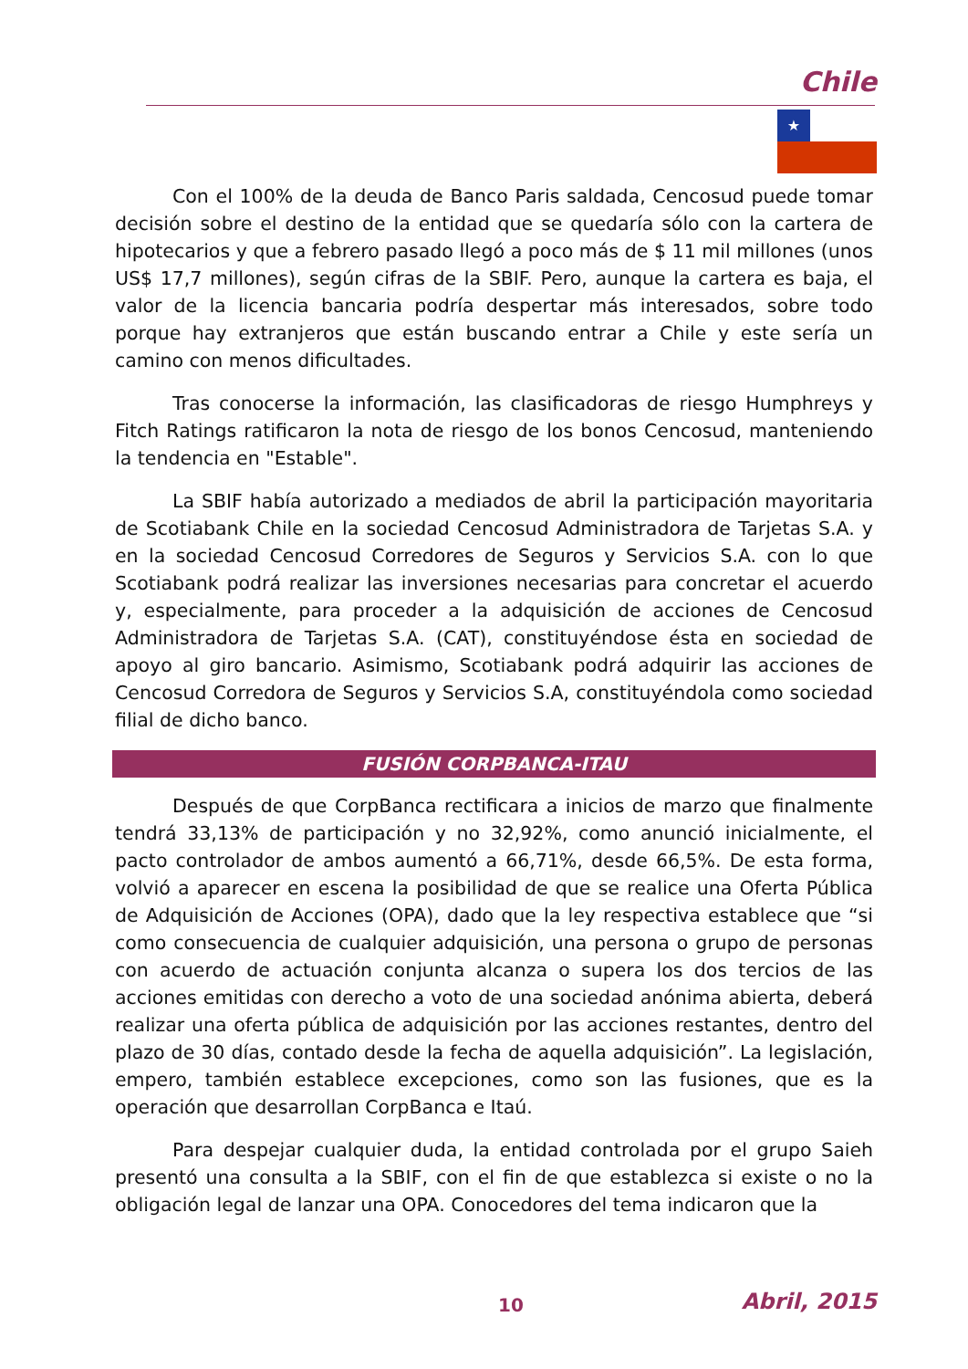Chile
★
Con el 100% de la deuda de Banco Paris saldada, Cencosud puede tomar decisión sobre el destino de la entidad que se quedaría sólo con la cartera de hipotecarios y que a febrero pasado llegó a poco más de $ 11 mil millones (unos US$ 17,7 millones), según cifras de la SBIF. Pero, aunque la cartera es baja, el valor de la licencia bancaria podría despertar más interesados, sobre todo porque hay extranjeros que están buscando entrar a Chile y este sería un camino con menos dificultades.
Tras conocerse la información, las clasificadoras de riesgo Humphreys y Fitch Ratings ratificaron la nota de riesgo de los bonos Cencosud, manteniendo la tendencia en "Estable".
La SBIF había autorizado a mediados de abril la participación mayoritaria de Scotiabank Chile en la sociedad Cencosud Administradora de Tarjetas S.A. y en la sociedad Cencosud Corredores de Seguros y Servicios S.A. con lo que Scotiabank podrá realizar las inversiones necesarias para concretar el acuerdo y, especialmente, para proceder a la adquisición de acciones de Cencosud Administradora de Tarjetas S.A. (CAT), constituyéndose ésta en sociedad de apoyo al giro bancario. Asimismo, Scotiabank podrá adquirir las acciones de Cencosud Corredora de Seguros y Servicios S.A, constituyéndola como sociedad filial de dicho banco.
FUSIÓN CORPBANCA-ITAU
Después de que CorpBanca rectificara a inicios de marzo que finalmente tendrá 33,13% de participación y no 32,92%, como anunció inicialmente, el pacto controlador de ambos aumentó a 66,71%, desde 66,5%. De esta forma, volvió a aparecer en escena la posibilidad de que se realice una Oferta Pública de Adquisición de Acciones (OPA), dado que la ley respectiva establece que “si como consecuencia de cualquier adquisición, una persona o grupo de personas con acuerdo de actuación conjunta alcanza o supera los dos tercios de las acciones emitidas con derecho a voto de una sociedad anónima abierta, deberá realizar una oferta pública de adquisición por las acciones restantes, dentro del plazo de 30 días, contado desde la fecha de aquella adquisición”. La legislación, empero, también establece excepciones, como son las fusiones, que es la operación que desarrollan CorpBanca e Itaú.
Para despejar cualquier duda, la entidad controlada por el grupo Saieh presentó una consulta a la SBIF, con el fin de que establezca si existe o no la obligación legal de lanzar una OPA. Conocedores del tema indicaron que la
10 Abril, 2015